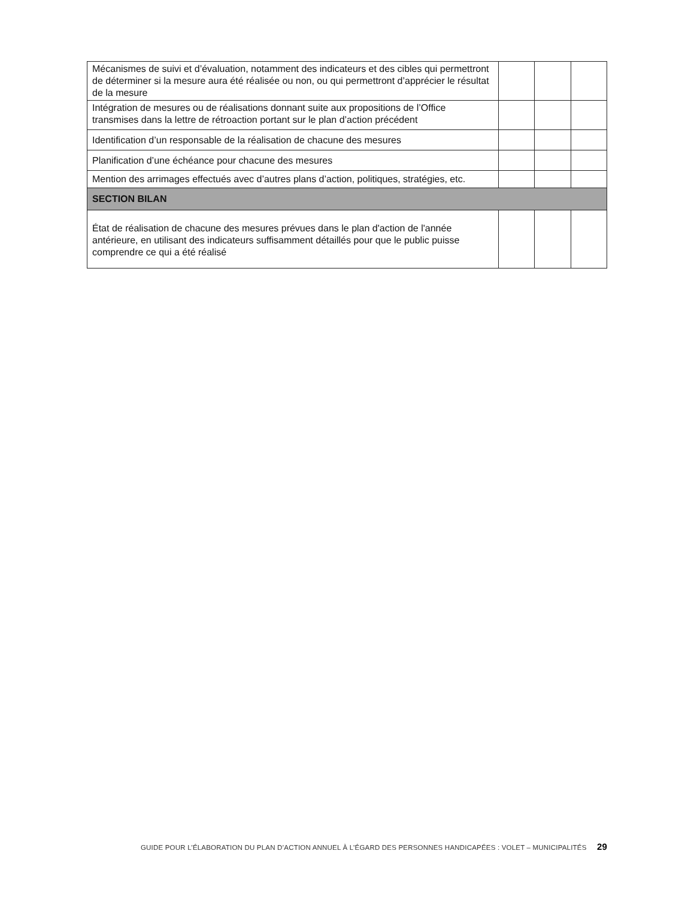| Mécanismes de suivi et d’évaluation, notamment des indicateurs et des cibles qui permettront de déterminer si la mesure aura été réalisée ou non, ou qui permettront d’apprécier le résultat de la mesure | | | |
| Intégration de mesures ou de réalisations donnant suite aux propositions de l’Office transmises dans la lettre de rétroaction portant sur le plan d’action précédent | | | |
| Identification d’un responsable de la réalisation de chacune des mesures | | | |
| Planification d’une échéance pour chacune des mesures | | | |
| Mention des arrimages effectués avec d’autres plans d’action, politiques, stratégies, etc. | | | |
| SECTION BILAN | | | |
| État de réalisation de chacune des mesures prévues dans le plan d'action de l'année antérieure, en utilisant des indicateurs suffisamment détaillés pour que le public puisse comprendre ce qui a été réalisé | | | |
GUIDE POUR L’ÉLABORATION DU PLAN D’ACTION ANNUEL À L’ÉGARD DES PERSONNES HANDICAPÉES : VOLET – MUNICIPALITÉS 29